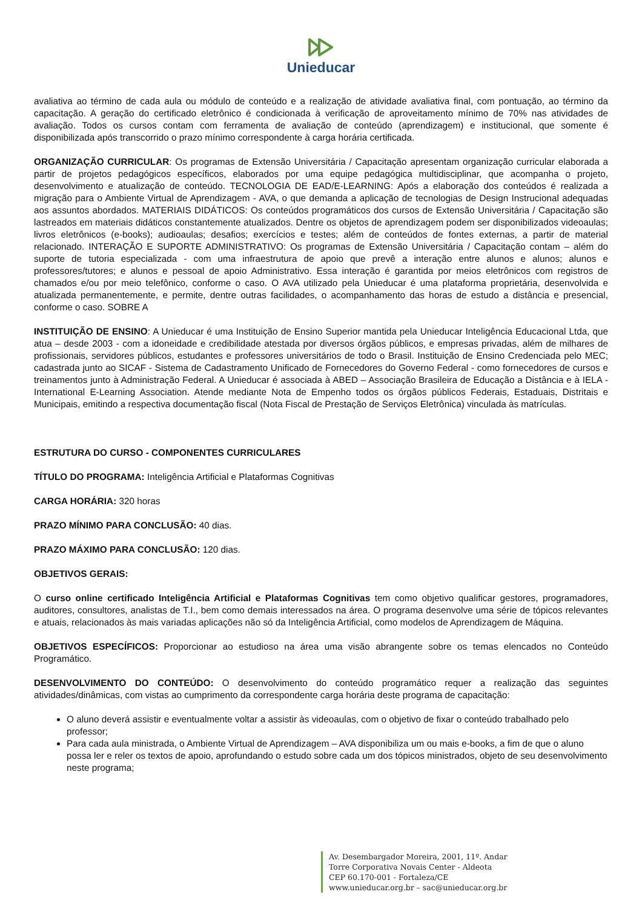Unieducar
avaliativa ao término de cada aula ou módulo de conteúdo e a realização de atividade avaliativa final, com pontuação, ao término da capacitação. A geração do certificado eletrônico é condicionada à verificação de aproveitamento mínimo de 70% nas atividades de avaliação. Todos os cursos contam com ferramenta de avaliação de conteúdo (aprendizagem) e institucional, que somente é disponibilizada após transcorrido o prazo mínimo correspondente à carga horária certificada.
ORGANIZAÇÃO CURRICULAR: Os programas de Extensão Universitária / Capacitação apresentam organização curricular elaborada a partir de projetos pedagógicos específicos, elaborados por uma equipe pedagógica multidisciplinar, que acompanha o projeto, desenvolvimento e atualização de conteúdo. TECNOLOGIA DE EAD/E-LEARNING: Após a elaboração dos conteúdos é realizada a migração para o Ambiente Virtual de Aprendizagem - AVA, o que demanda a aplicação de tecnologias de Design Instrucional adequadas aos assuntos abordados. MATERIAIS DIDÁTICOS: Os conteúdos programáticos dos cursos de Extensão Universitária / Capacitação são lastreados em materiais didáticos constantemente atualizados. Dentre os objetos de aprendizagem podem ser disponibilizados videoaulas; livros eletrônicos (e-books); audioaulas; desafios; exercícios e testes; além de conteúdos de fontes externas, a partir de material relacionado. INTERAÇÃO E SUPORTE ADMINISTRATIVO: Os programas de Extensão Universitária / Capacitação contam – além do suporte de tutoria especializada - com uma infraestrutura de apoio que prevê a interação entre alunos e alunos; alunos e professores/tutores; e alunos e pessoal de apoio Administrativo. Essa interação é garantida por meios eletrônicos com registros de chamados e/ou por meio telefônico, conforme o caso. O AVA utilizado pela Unieducar é uma plataforma proprietária, desenvolvida e atualizada permanentemente, e permite, dentre outras facilidades, o acompanhamento das horas de estudo a distância e presencial, conforme o caso. SOBRE A
INSTITUIÇÃO DE ENSINO: A Unieducar é uma Instituição de Ensino Superior mantida pela Unieducar Inteligência Educacional Ltda, que atua – desde 2003 - com a idoneidade e credibilidade atestada por diversos órgãos públicos, e empresas privadas, além de milhares de profissionais, servidores públicos, estudantes e professores universitários de todo o Brasil. Instituição de Ensino Credenciada pelo MEC; cadastrada junto ao SICAF - Sistema de Cadastramento Unificado de Fornecedores do Governo Federal - como fornecedores de cursos e treinamentos junto à Administração Federal. A Unieducar é associada à ABED – Associação Brasileira de Educação a Distância e à IELA - International E-Learning Association. Atende mediante Nota de Empenho todos os órgãos públicos Federais, Estaduais, Distritais e Municipais, emitindo a respectiva documentação fiscal (Nota Fiscal de Prestação de Serviços Eletrônica) vinculada às matrículas.
ESTRUTURA DO CURSO - COMPONENTES CURRICULARES
TÍTULO DO PROGRAMA: Inteligência Artificial e Plataformas Cognitivas
CARGA HORÁRIA: 320 horas
PRAZO MÍNIMO PARA CONCLUSÃO: 40 dias.
PRAZO MÁXIMO PARA CONCLUSÃO: 120 dias.
OBJETIVOS GERAIS:
O curso online certificado Inteligência Artificial e Plataformas Cognitivas tem como objetivo qualificar gestores, programadores, auditores, consultores, analistas de T.I., bem como demais interessados na área. O programa desenvolve uma série de tópicos relevantes e atuais, relacionados às mais variadas aplicações não só da Inteligência Artificial, como modelos de Aprendizagem de Máquina.
OBJETIVOS ESPECÍFICOS: Proporcionar ao estudioso na área uma visão abrangente sobre os temas elencados no Conteúdo Programático.
DESENVOLVIMENTO DO CONTEÚDO: O desenvolvimento do conteúdo programático requer a realização das seguintes atividades/dinâmicas, com vistas ao cumprimento da correspondente carga horária deste programa de capacitação:
O aluno deverá assistir e eventualmente voltar a assistir às videoaulas, com o objetivo de fixar o conteúdo trabalhado pelo professor;
Para cada aula ministrada, o Ambiente Virtual de Aprendizagem – AVA disponibiliza um ou mais e-books, a fim de que o aluno possa ler e reler os textos de apoio, aprofundando o estudo sobre cada um dos tópicos ministrados, objeto de seu desenvolvimento neste programa;
Av. Desembargador Moreira, 2001, 11º. Andar
Torre Corporativa Novais Center - Aldeota
CEP 60.170-001 - Fortaleza/CE
www.unieducar.org.br – sac@unieducar.org.br